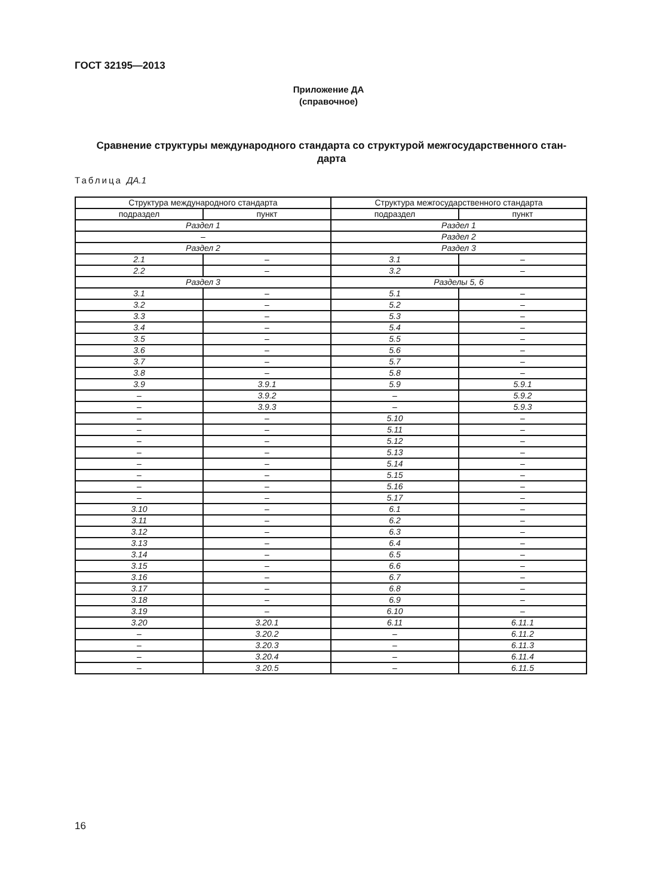ГОСТ 32195—2013
Приложение ДА
(справочное)
Сравнение структуры международного стандарта со структурой межгосударственного стан-
дарта
Таблица ДА.1
| Структура международного стандарта | | Структура межгосударственного стандарта | |
| подраздел | пункт | подраздел | пункт |
| Раздел 1 | | Раздел 1 | |
| – | | Раздел 2 | |
| Раздел 2 | | Раздел 3 | |
| 2.1 | – | 3.1 | – |
| 2.2 | – | 3.2 | – |
| Раздел 3 | | Разделы 5, 6 | |
| 3.1 | – | 5.1 | – |
| 3.2 | – | 5.2 | – |
| 3.3 | – | 5.3 | – |
| 3.4 | – | 5.4 | – |
| 3.5 | – | 5.5 | – |
| 3.6 | – | 5.6 | – |
| 3.7 | – | 5.7 | – |
| 3.8 | – | 5.8 | – |
| 3.9 | 3.9.1 | 5.9 | 5.9.1 |
| – | 3.9.2 | – | 5.9.2 |
| – | 3.9.3 | – | 5.9.3 |
| – | – | 5.10 | – |
| – | – | 5.11 | – |
| – | – | 5.12 | – |
| – | – | 5.13 | – |
| – | – | 5.14 | – |
| – | – | 5.15 | – |
| – | – | 5.16 | – |
| – | – | 5.17 | – |
| 3.10 | – | 6.1 | – |
| 3.11 | – | 6.2 | – |
| 3.12 | – | 6.3 | – |
| 3.13 | – | 6.4 | – |
| 3.14 | – | 6.5 | – |
| 3.15 | – | 6.6 | – |
| 3.16 | – | 6.7 | – |
| 3.17 | – | 6.8 | – |
| 3.18 | – | 6.9 | – |
| 3.19 | – | 6.10 | – |
| 3.20 | 3.20.1 | 6.11 | 6.11.1 |
| – | 3.20.2 | – | 6.11.2 |
| – | 3.20.3 | – | 6.11.3 |
| – | 3.20.4 | – | 6.11.4 |
| – | 3.20.5 | – | 6.11.5 |
16